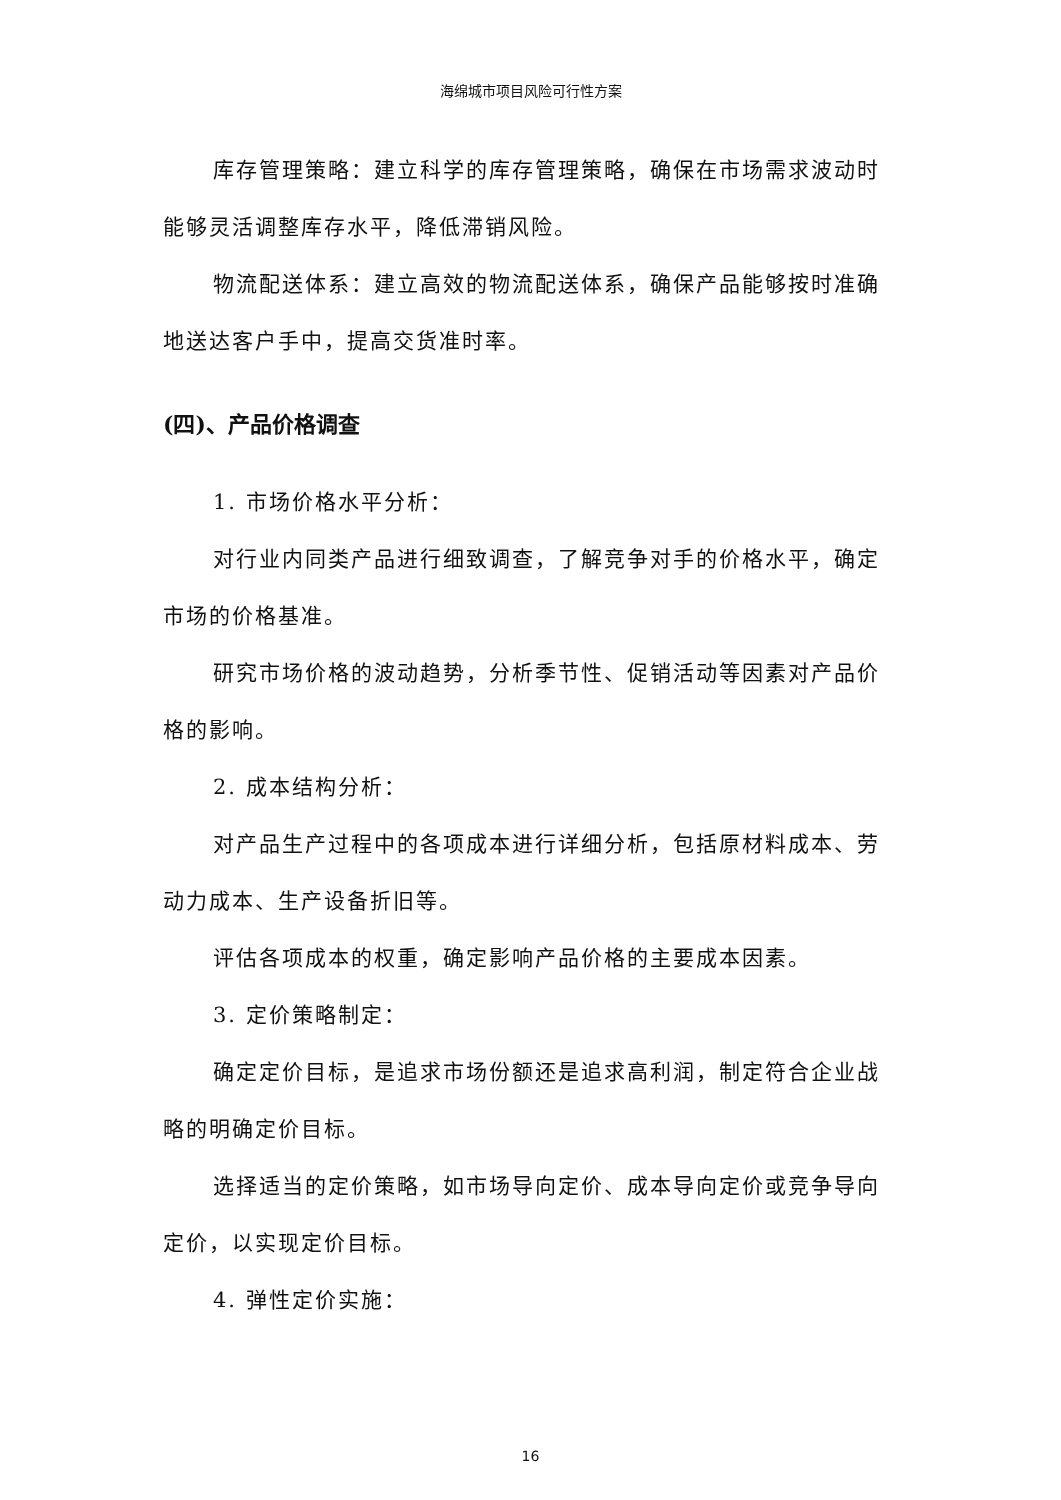海绵城市项目风险可行性方案
库存管理策略：建立科学的库存管理策略，确保在市场需求波动时能够灵活调整库存水平，降低滞销风险。
物流配送体系：建立高效的物流配送体系，确保产品能够按时准确地送达客户手中，提高交货准时率。
(四)、产品价格调查
1. 市场价格水平分析：
对行业内同类产品进行细致调查，了解竞争对手的价格水平，确定市场的价格基准。
研究市场价格的波动趋势，分析季节性、促销活动等因素对产品价格的影响。
2. 成本结构分析：
对产品生产过程中的各项成本进行详细分析，包括原材料成本、劳动力成本、生产设备折旧等。
评估各项成本的权重，确定影响产品价格的主要成本因素。
3. 定价策略制定：
确定定价目标，是追求市场份额还是追求高利润，制定符合企业战略的明确定价目标。
选择适当的定价策略，如市场导向定价、成本导向定价或竞争导向定价，以实现定价目标。
4. 弹性定价实施：
16